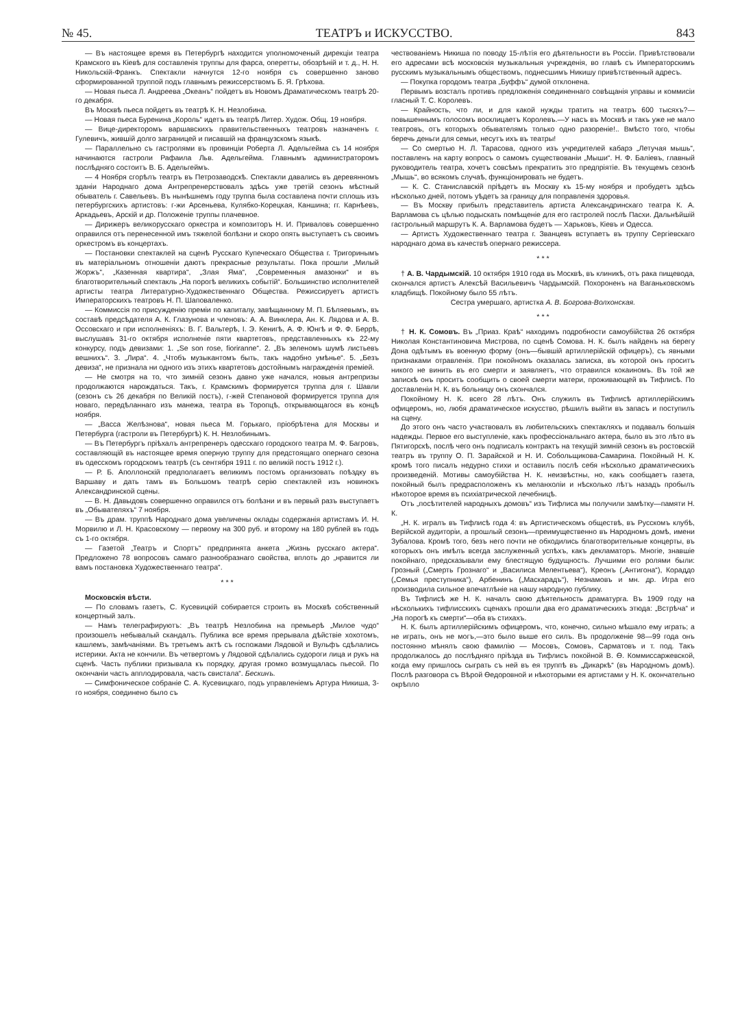№ 45. ТЕАТРЪ и ИСКУССТВО. 843
— Въ настоящее время въ Петербургѣ находится уполномоченый дирекціи театра Крамского въ Кіевѣ для составленія труппы для фарса, оперетты, обозрѣній и т. д., Н. Н. Никольскій-Франкъ. Спектакли начнутся 12-го ноября съ совершенно заново сформированной труппой подъ главнымъ режиссерствомъ Б. Я. Грѣхова.
— Новая пьеса Л. Андреева „Океанъ“ пойдетъ въ Новомъ Драматическомъ театрѣ 20-го декабря.
Въ Москвѣ пьеса пойдетъ въ театрѣ К. Н. Незлобина.
— Новая пьеса Буренина „Король“ идетъ въ театрѣ Литер. Худож. Общ. 19 ноября.
— Вице-директоромъ варшавскихъ правительственныхъ театровъ назначенъ г. Гулевичъ, жившій долго заграницей и писавшій на французскомъ языкѣ.
— Параллельно съ гастролями въ провинціи Роберта Л. Адельгейма съ 14 ноября начинаются гастроли Рафаила Льв. Адельгейма. Главнымъ администраторомъ послѣдняго состоитъ В. Б. Адельгеймъ.
— 4 Ноября сгорѣлъ театръ въ Петрозаводскѣ. Спектакли давались въ деревянномъ зданіи Народнаго дома Антрепренерствовалъ здѣсь уже третій сезонъ мѣстный обыватель г. Савельевъ. Въ нынѣшнемъ году труппа была составлена почти сплошь изъ петербургскихъ артистовъ: г-жи Арсеньева, Кулябко-Корецкая, Каншина; гг. Карнѣевъ, Аркадьевъ, Арскій и др. Положеніе труппы плачевное.
— Дирижеръ великорусскаго оркестра и композиторъ Н. И. Приваловъ совершенно оправился отъ перенесенной имъ тяжелой болѣзни и скоро опять выступаетъ съ своимъ оркестромъ въ концертахъ.
— Постановки спектаклей на сценѣ Русскаго Купеческаго Общества г. Тригоринымъ въ матеріальномъ отношеніи даютъ прекрасные результаты. Пока прошли „Милый Жоржъ“, „Казенная квартира“, „Злая Яма“, „Современныя амазонки“ и въ благотворительный спектакль „На порогѣ великихъ событій“. Большинство исполнителей артисты театра Литературно-Художественнаго Общества. Режиссируетъ артистъ Императорскихъ театровъ Н. П. Шаповаленко.
— Коммиссія по присужденію преміи по капиталу, завѣщанному М. П. Бѣляевымъ, въ составѣ предсѣдателя А. К. Глазунова и членовъ: А. А. Винклера, Ан. К. Лядова и А. В. Оссовскаго и при исполненіяхъ: В. Г. Вальтерѣ, І. Э. Кенигѣ, А. Ф. Юнгѣ и Ф. Ф. Беррѣ, выслушавъ 31-го октября исполненіе пяти квартетовъ, представленныхъ къ 22-му конкурсу, подъ девизами: 1. „Se son rose, fioriranne“. 2. „Въ зеленомъ шумѣ листьевъ вешнихъ“. 3. „Лира“. 4. „Чтобъ музыкантомъ быть, такъ надобно умѣнье“. 5. „Безъ девиза“, не признала ни одного изъ этихъ квартетовъ достойнымъ награжденія преміей.
— Не смотря на то, что зимній сезонъ давно уже начался, новыя антрепризы продолжаются нарождаться. Такъ, г. Крамскимъ формируется труппа для г. Шавли (сезонъ съ 26 декабря по Великій постъ), г-жей Степановой формируется труппа для новаго, передѣланнаго изъ манежа, театра въ Торопцѣ, открывающагося въ концѣ ноября.
— „Васса Желѣзнова“, новая пьеса М. Горькаго, пріобрѣтена для Москвы и Петербурга (гастроли въ Петербургѣ) К. Н. Незлобинымъ.
— Въ Петербургъ пріѣхалъ антрепренеръ одесскаго городского театра М. Ф. Багровъ, составляющій въ настоящее время оперную труппу для предстоящаго опернаго сезона въ одесскомъ городскомъ театрѣ (съ сентября 1911 г. по великій постъ 1912 г.).
— Р. Б. Аполлонскій предполагаетъ великимъ постомъ организовать поѣздку въ Варшаву и дать тамъ въ Большомъ театрѣ серію спектаклей изъ новинокъ Александринской сцены.
— В. Н. Давыдовъ совершенно оправился отъ болѣзни и въ первый разъ выступаетъ въ „Обывателяхъ“ 7 ноября.
— Въ драм. труппѣ Народнаго дома увеличены оклады содержанія артистамъ И. Н. Морвилю и Л. Н. Красовскому — первому на 300 руб. и второму на 180 рублей въ годъ съ 1-го октября.
— Газетой „Театръ и Спортъ“ предпринята анкета „Жизнь русскаго актера“. Предложено 78 вопросовъ самаго разнообразнаго свойства, вплоть до „нравится ли вамъ постановка Художественнаго театра“.
* * *
Московскія вѣсти.
— По словамъ газетъ, С. Кусевицкій собирается строить въ Москвѣ собственный концертный залъ.
— Намъ телеграфируютъ: „Въ театрѣ Незлобина на премьерѣ „Милое чудо“ произошелъ небывалый скандалъ. Публика все время прерывала дѣйствіе хохотомъ, кашлемъ, замѣчаніями. Въ третьемъ актѣ съ госпожами Лядовой и Вульфъ сдѣлались истерики. Акта не кончили. Въ четвертомъ у Лядовой сдѣлались судороги лица и рукъ на сценѣ. Часть публики призывала къ порядку, другая громко возмущалась пьесой. По окончаніи часть апплодировала, часть свистала“. Бескинъ.
— Симфоническое собраніе С. А. Кусевицкаго, подъ управленіемъ Артура Никиша, 3-го ноября, соединено было съ
чествованіемъ Никиша по поводу 15-лѣтія его дѣятельности въ Россіи. Привѣтствовали его адресами всѣ московскія музыкальныя учрежденія, во главѣ съ Императорскимъ русскимъ музыкальнымъ обществомъ, поднесшимъ Никишу привѣтственный адресъ.
— Покупка городомъ театра „Буффъ“ думой отклонена.
Первымъ возсталъ противъ предложенія соединеннаго совѣщанія управы и коммисіи гласный Т. С. Королевъ.
— Крайность, что ли, и для какой нужды тратить на театръ 600 тысяхъ?—повышеннымъ голосомъ восклицаетъ Королевъ.—У насъ въ Москвѣ и такъ уже не мало театровъ, отъ которыхъ обывателямъ только одно разореніе!.. Вмѣсто того, чтобы беречь деньги для семьи, несутъ ихъ въ театры!
— Со смертью Н. Л. Тарасова, одного изъ учредителей кабарэ „Летучая мышь“, поставленъ на карту вопросъ о самомъ существованіи „Мыши“. Н. Ф. Баліевъ, главный руководитель театра, хочетъ совсѣмъ прекратить это предпріятіе. Въ текущемъ сезонѣ „Мышь“, во всякомъ случаѣ, функціонировать не будетъ.
— К. С. Станиславскій пріѣдетъ въ Москву къ 15-му ноября и пробудетъ здѣсь нѣсколько дней, потомъ уѣдетъ за границу для поправленія здоровья.
— Въ Москву прибылъ представитель артиста Александринскаго театра К. А. Варламова съ цѣлью подыскать помѣщеніе для его гастролей послѣ Пасхи. Дальнѣйшій гастрольный маршрутъ К. А. Варламова будетъ — Харьковъ, Кіевъ и Одесса.
— Артистъ Художественнаго театра г. Званцевъ вступаетъ въ труппу Сергіевскаго народнаго дома въ качествѣ опернаго режиссера.
* * *
† А. В. Чардымскій. 10 октября 1910 года въ Москвѣ, въ клиникѣ, отъ рака пищевода, скончался артистъ Алексѣй Васильевичъ Чардымскій. Похороненъ на Ваганьковскомъ кладбищѣ. Покойному было 55 лѣтъ.
Сестра умершаго, артистка А. В. Богрова-Волхонская.
* * *
† Н. К. Сомовъ. Въ „Приаз. Краѣ“ находимъ подробности самоубійства 26 октября Николая Константиновича Мистрова, по сценѣ Сомова. Н. К. былъ найденъ на берегу Дона одѣтымъ въ военную форму (онъ—бывшій артиллерійскій офицеръ), съ явными признаками отравленія. При покойномъ оказалась записка, въ которой онъ проситъ никого не винить въ его смерти и заявляетъ, что отравился кокаиномъ. Въ той же запискѣ онъ проситъ сообщить о своей смерти матери, проживающей въ Тифлисѣ. По доставленіи Н. К. въ больницу онъ скончался.
Покойному Н. К. всего 28 лѣтъ. Онъ служилъ въ Тифлисѣ артиллерійскимъ офицеромъ, но, любя драматическое искусство, рѣшилъ выйти въ запасъ и поступилъ на сцену.
До этого онъ часто участвовалъ въ любительскихъ спектакляхъ и подавалъ большія надежды. Первое его выступленіе, какъ профессіональнаго актера, было въ это лѣто въ Пятигорскѣ, послѣ чего онъ подписалъ контрактъ на текущій зимній сезонъ въ ростовскій театръ въ труппу О. П. Зарайской и Н. И. Собольщикова-Самарина. Покойный Н. К. кромѣ того писалъ недурно стихи и оставилъ послѣ себя нѣсколько драматическихъ произведеній. Мотивы самоубійства Н. К. неизвѣстны, но, какъ сообщаетъ газета, покойный былъ предрасположенъ къ меланхоліи и нѣсколько лѣтъ назадъ пробылъ нѣкоторое время въ психіатрической лечебницѣ.
Отъ „посѣтителей народныхъ домовъ“ изъ Тифлиса мы получили замѣтку—памяти Н. К.
„Н. К. игралъ въ Тифлисѣ года 4: въ Артистическомъ обществѣ, въ Русскомъ клубѣ, Верійской аудиторіи, а прошлый сезонъ—преимущественно въ Народномъ домѣ, имени Зубалова. Кромѣ того, безъ него почти не обходились благотворительные концерты, въ которыхъ онъ имѣлъ всегда заслуженный успѣхъ, какъ декламаторъ. Многіе, знавшіе покойнаго, предсказывали ему блестящую будущность. Лучшими его ролями были: Грозный („Смерть Грознаго“ и „Василиса Мелентьева“), Креонъ („Антигона“), Кораддо („Семья преступника“), Арбенинъ („Маскарадъ“), Незнамовъ и мн. др. Игра его производила сильное впечатлѣніе на нашу народную публику.
Въ Тифлисѣ же Н. К. началъ свою дѣятельность драматурга. Въ 1909 году на нѣсколькихъ тифлисскихъ сценахъ прошли два его драматическихъ этюда: „Встрѣча“ и „На порогѣ къ смерти“—оба въ стихахъ.
Н. К. былъ артиллерійскимъ офицеромъ, что, конечно, сильно мѣшало ему играть; а не играть, онъ не могъ,—это было выше его силъ. Въ продолженіе 98—99 года онъ постоянно мѣнялъ свою фамилію — Мосовъ, Сомовъ, Сарматовъ и т. под. Такъ продолжалось до послѣдняго пріѣзда въ Тифлисъ покойной В. Ѳ. Коммиссаржевской, когда ему пришлось сыграть съ ней въ ея труппѣ въ „Дикаркѣ“ (въ Народномъ домѣ). Послѣ разговора съ Вѣрой Ѳедоровной и нѣкоторыми ея артистами у Н. К. окончательно окрѣпло